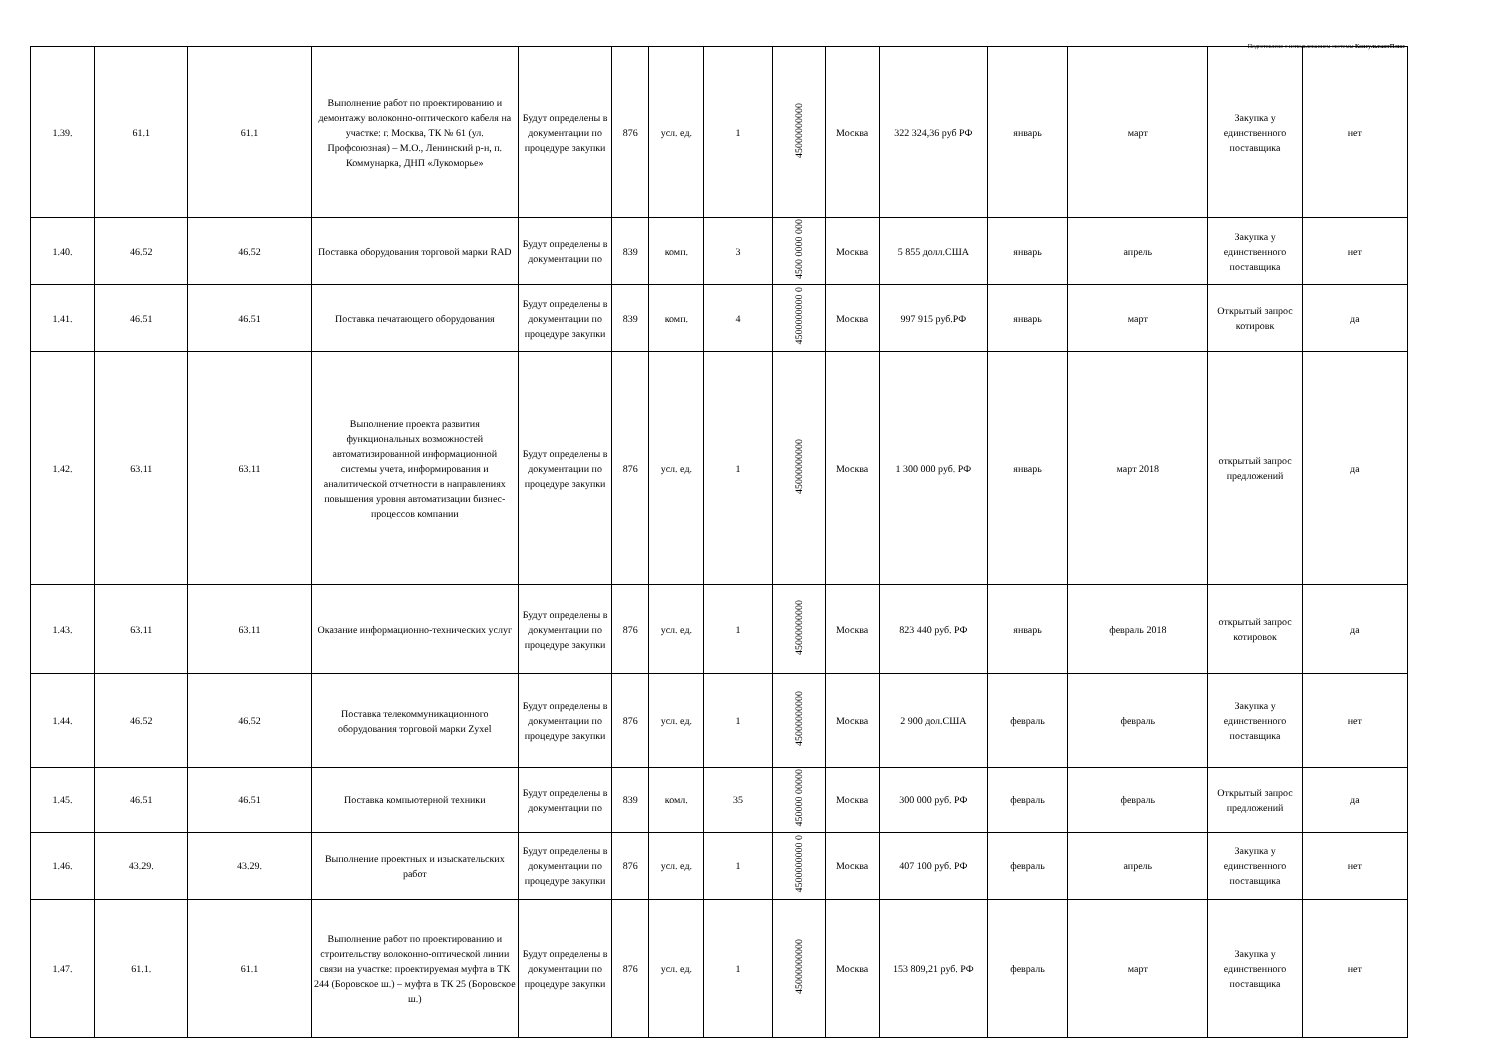Подготовлено с использованием системы КонсультантПлюс
| 1.39. | 61.1 | 61.1 | Выполнение работ по проектированию и демонтажу волоконно-оптического кабеля на участке: г. Москва, ТК № 61 (ул. Профсоюзная) – М.О., Ленинский р-н, п. Коммунарка, ДНП «Лукоморье» | Будут определены в документации по процедуре закупки | 876 | усл. ед. | 1 | 45000000000 | Москва | 322 324,36 руб РФ | январь | март | Закупка у единственного поставщика | нет |
| 1.40. | 46.52 | 46.52 | Поставка оборудования торговой марки RAD | Будут определены в документации по | 839 | комп. | 3 | 4500 0000 000 | Москва | 5 855 долл.США | январь | апрель | Закупка у единственного поставщика | нет |
| 1.41. | 46.51 | 46.51 | Поставка печатающего оборудования | Будут определены в документации по процедуре закупки | 839 | комп. | 4 | 4500000000 0 | Москва | 997 915 руб.РФ | январь | март | Открытый запрос котировк | да |
| 1.42. | 63.11 | 63.11 | Выполнение проекта развития функциональных возможностей автоматизированной информационной системы учета, информирования и аналитической отчетности в направлениях повышения уровня автоматизации бизнес-процессов компании | Будут определены в документации по процедуре закупки | 876 | усл. ед. | 1 | 45000000000 | Москва | 1 300 000 руб. РФ | январь | март 2018 | открытый запрос предложений | да |
| 1.43. | 63.11 | 63.11 | Оказание информационно-технических услуг | Будут определены в документации по процедуре закупки | 876 | усл. ед. | 1 | 45000000000 | Москва | 823 440 руб. РФ | январь | февраль 2018 | открытый запрос котировок | да |
| 1.44. | 46.52 | 46.52 | Поставка телекоммуникационного оборудования торговой марки Zyxel | Будут определены в документации по процедуре закупки | 876 | усл. ед. | 1 | 45000000000 | Москва | 2 900 дол.США | февраль | февраль | Закупка у единственного поставщика | нет |
| 1.45. | 46.51 | 46.51 | Поставка компьютерной техники | Будут определены в документации по | 839 | комл. | 35 | 450000 00000 | Москва | 300 000 руб. РФ | февраль | февраль | Открытый запрос предложений | да |
| 1.46. | 43.29. | 43.29. | Выполнение проектных и изыскательских работ | Будут определены в документации по процедуре закупки | 876 | усл. ед. | 1 | 4500000000 0 | Москва | 407 100 руб. РФ | февраль | апрель | Закупка у единственного поставщика | нет |
| 1.47. | 61.1. | 61.1 | Выполнение работ по проектированию и строительству волоконно-оптической линии связи на участке: проектируемая муфта в ТК 244 (Боровское ш.) – муфта в ТК 25 (Боровское ш.) | Будут определены в документации по процедуре закупки | 876 | усл. ед. | 1 | 45000000000 | Москва | 153 809,21 руб. РФ | февраль | март | Закупка у единственного поставщика | нет |